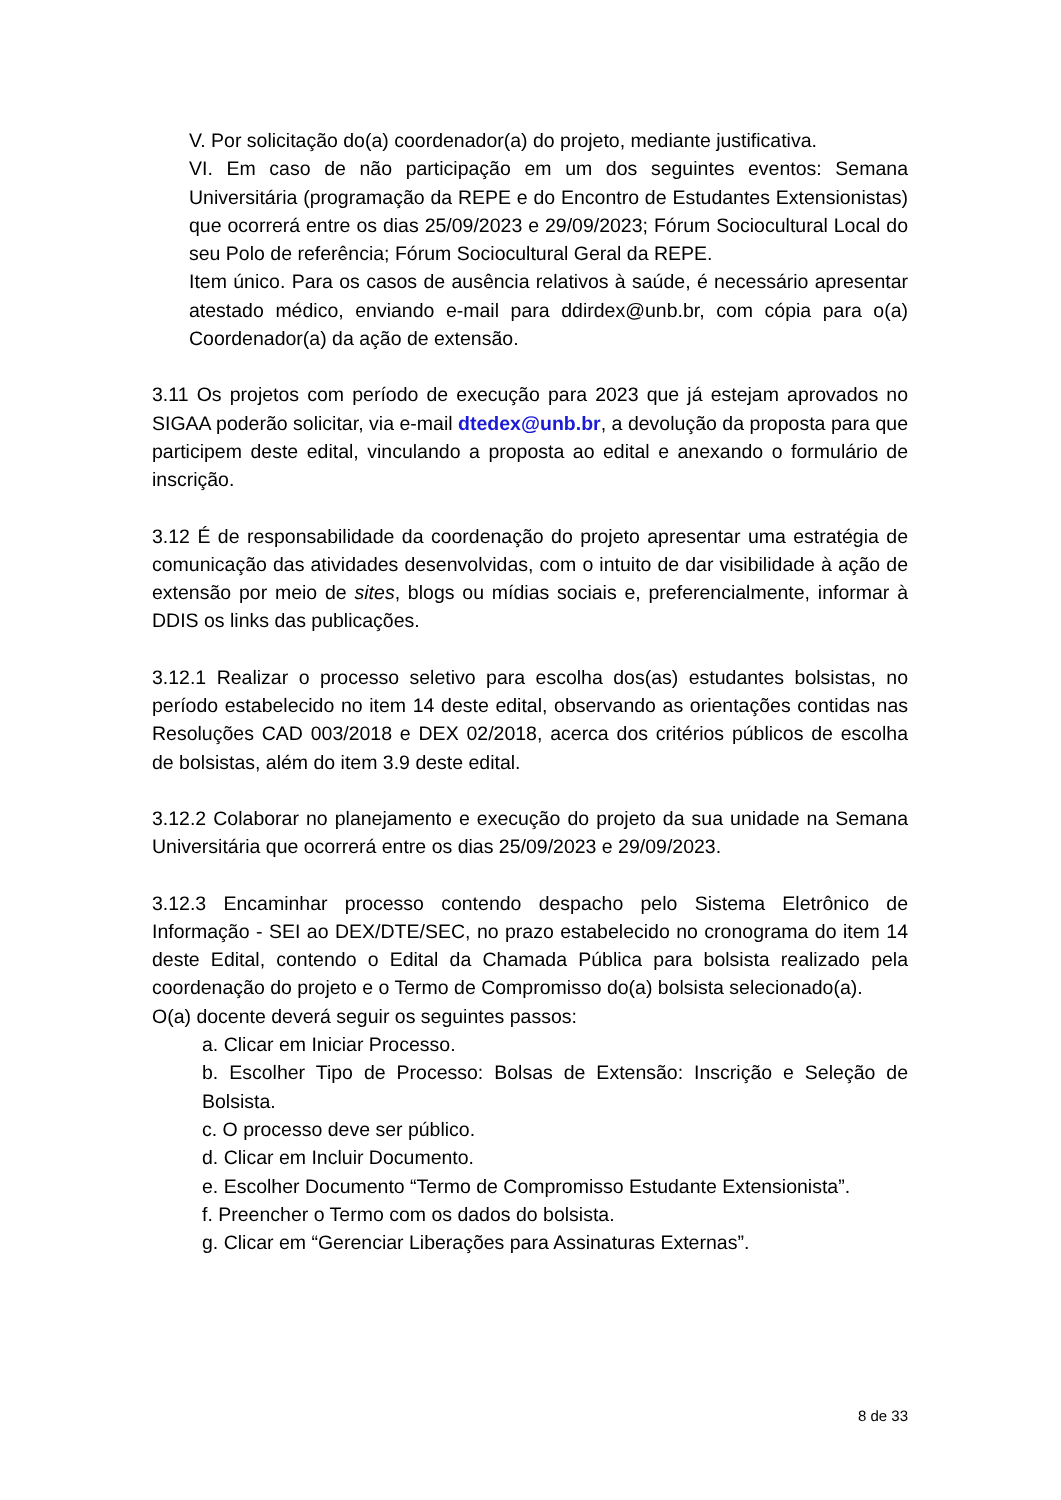V. Por solicitação do(a) coordenador(a) do projeto, mediante justificativa.
VI. Em caso de não participação em um dos seguintes eventos: Semana Universitária (programação da REPE e do Encontro de Estudantes Extensionistas) que ocorrerá entre os dias 25/09/2023 e 29/09/2023; Fórum Sociocultural Local do seu Polo de referência; Fórum Sociocultural Geral da REPE.
Item único. Para os casos de ausência relativos à saúde, é necessário apresentar atestado médico, enviando e-mail para ddirdex@unb.br, com cópia para o(a) Coordenador(a) da ação de extensão.
3.11 Os projetos com período de execução para 2023 que já estejam aprovados no SIGAA poderão solicitar, via e-mail dtedex@unb.br, a devolução da proposta para que participem deste edital, vinculando a proposta ao edital e anexando o formulário de inscrição.
3.12 É de responsabilidade da coordenação do projeto apresentar uma estratégia de comunicação das atividades desenvolvidas, com o intuito de dar visibilidade à ação de extensão por meio de sites, blogs ou mídias sociais e, preferencialmente, informar à DDIS os links das publicações.
3.12.1 Realizar o processo seletivo para escolha dos(as) estudantes bolsistas, no período estabelecido no item 14 deste edital, observando as orientações contidas nas Resoluções CAD 003/2018 e DEX 02/2018, acerca dos critérios públicos de escolha de bolsistas, além do item 3.9 deste edital.
3.12.2 Colaborar no planejamento e execução do projeto da sua unidade na Semana Universitária que ocorrerá entre os dias 25/09/2023 e 29/09/2023.
3.12.3 Encaminhar processo contendo despacho pelo Sistema Eletrônico de Informação - SEI ao DEX/DTE/SEC, no prazo estabelecido no cronograma do item 14 deste Edital, contendo o Edital da Chamada Pública para bolsista realizado pela coordenação do projeto e o Termo de Compromisso do(a) bolsista selecionado(a).
O(a) docente deverá seguir os seguintes passos:
a. Clicar em Iniciar Processo.
b. Escolher Tipo de Processo: Bolsas de Extensão: Inscrição e Seleção de Bolsista.
c. O processo deve ser público.
d. Clicar em Incluir Documento.
e. Escolher Documento “Termo de Compromisso Estudante Extensionista”.
f. Preencher o Termo com os dados do bolsista.
g. Clicar em “Gerenciar Liberações para Assinaturas Externas”.
8 de 33